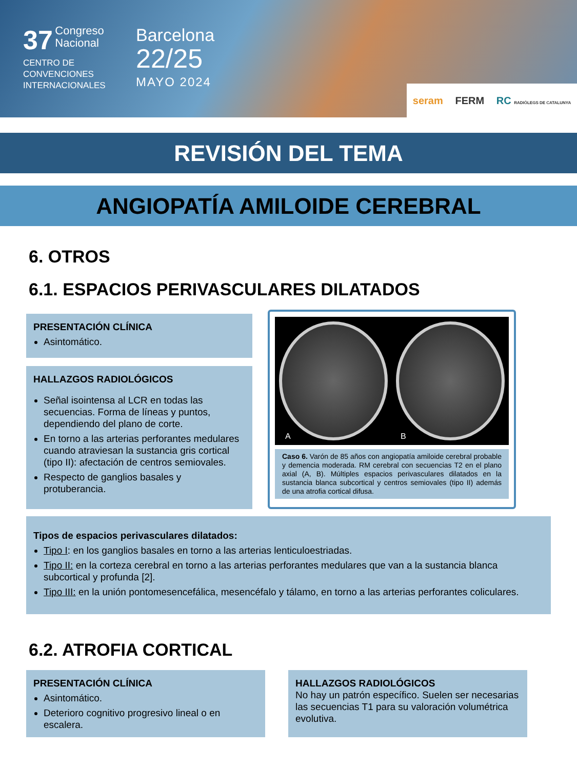37 Congreso
Nacional
CENTRO DE
CONVENCIONES
INTERNACIONALES
Barcelona
22/25
MAYO 2024
seram FERM RC RADIÒLEGS DE CATALUNYA
REVISIÓN DEL TEMA
ANGIOPATÍA AMILOIDE CEREBRAL
6. OTROS
6.1. ESPACIOS PERIVASCULARES DILATADOS
PRESENTACIÓN CLÍNICA
Asintomático.
HALLAZGOS RADIOLÓGICOS
Señal isointensa al LCR en todas las secuencias. Forma de líneas y puntos, dependiendo del plano de corte.
En torno a las arterias perforantes medulares cuando atraviesan la sustancia gris cortical (tipo II): afectación de centros semiovales.
Respecto de ganglios basales y protuberancia.
A B
Caso 6. Varón de 85 años con angiopatía amiloide cerebral probable y demencia moderada. RM cerebral con secuencias T2 en el plano axial (A, B). Múltiples espacios perivasculares dilatados en la sustancia blanca subcortical y centros semiovales (tipo II) además de una atrofia cortical difusa.
Tipos de espacios perivasculares dilatados:
Tipo I: en los ganglios basales en torno a las arterias lenticuloestriadas.
Tipo II: en la corteza cerebral en torno a las arterias perforantes medulares que van a la sustancia blanca subcortical y profunda [2].
Tipo III: en la unión pontomesencefálica, mesencéfalo y tálamo, en torno a las arterias perforantes coliculares.
6.2. ATROFIA CORTICAL
PRESENTACIÓN CLÍNICA
Asintomático.
Deterioro cognitivo progresivo lineal o en escalera.
HALLAZGOS RADIOLÓGICOS
No hay un patrón específico. Suelen ser necesarias las secuencias T1 para su valoración volumétrica evolutiva.